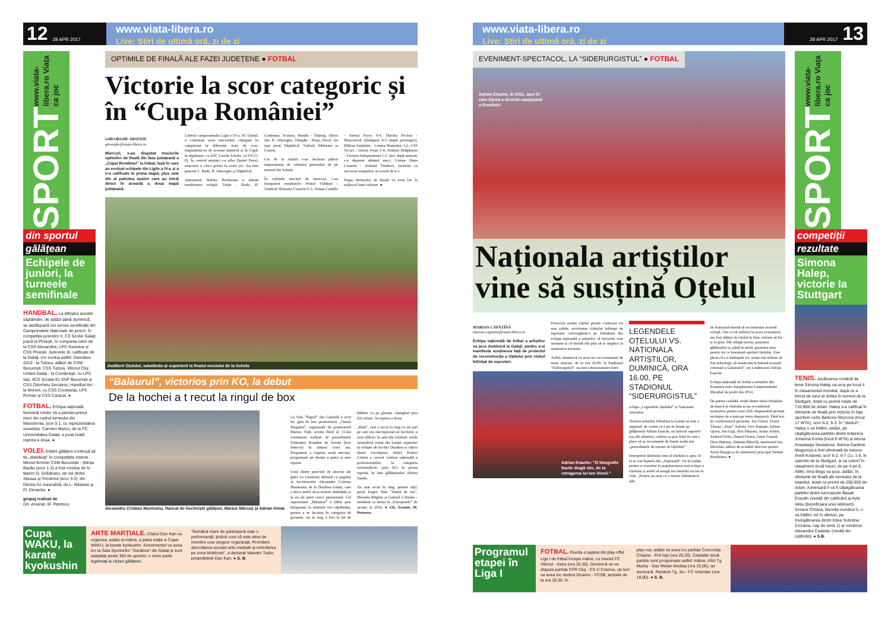12 28 APR 2017
www.viata-libera.ro
Live: Știri de ultimă oră, zi de zi
SPORT www.viata-libera.ro Viața ca joc
din sportul
gălățean
Echipele de juniori, la turneele semifinale
HANDBAL. La sfârșitul acestei săptămâni, de astăzi până duminică, se desfășoară noi turnee semifinale din Campionatele Naționale de juniori. În competiția juniorilor II, CS Școlar Galați joacă la Ploiești, în compania celor de la CSS Alexandria, LPS Suceava și CSS Ploiești. Juniorele III, calificate de la Galați, vor evolua astfel: Danubius 2010 - la Tulcea, alături de CSM București, CSS Tulcea, Viitorul Cluj; United Galați - la Comănești, cu LPS Iași, ACS Școala 81 SSP București și CSS Odorheiu Secuiesc; Handbal Art - la Moreni, cu CSS Constanța, LPS Roman și CSS Caracal. ●
FOTBAL. Echipa națională feminină Under 16 a pierdut primul meci din cadrul turneului din Macedonia, scor 0-1, cu reprezentativa Israelului. Carmen Marcu, de la FC Universitatea Galați, a jucat toată repriza a doua. ●
VOLEI. Arbitrii gălățeni continuă să fie „distribuiți” în competițiile interne. Meciul feminin CSM București - Știința Bacău (scor 1-3) a fost condus de N. Marin/ G. Grădinaru, iar cel dintre Steaua și Tricolorul (scor 3-2), din Divizia A1 masculină, de L. Năstase și Fl. Dimache. ●
grupaj realizat de
Gh. Arsenie, M. Petrescu
OPTIMILE DE FINALĂ ALE FAZEI JUDEȚENE ● FOTBAL
Victorie la scor categoric și în “Cupa României”
GHEORGHE ARSENIE
gheorghe@viata-libera.ro
Miercuri, s-au disputat meciurile optimilor de finală din faza județeană a „Cupei României” la fotbal, fază în care au evoluat echipele din Ligile a IV-a și a V-a calificate în prima etapă, plus cele din al patrulea eșalon care au intrat direct în această a doua etapă județeană.
Liderul campionatului Ligii a IV-a, SC Oțelul, a continuat seria meciurilor câștigate în campionat la diferențe mari de scor, impunându-se de aceeași manieră și în Cupă, în deplasare, cu ASC Lascăr Schela, cu 8-0 (5-0). În centrul atenției s-a aflat Daniel Pavel, marcator a cinci goluri în acest joc. Au mai punctat L. Radu, R. Gheorghe și Năpârlică.
Antrenorul Stelian Bordieanu a aliniat următoarea echipă: Tofan - Radu, R. Codreanu, Scutaru, Manău - Dajbog, Silviu Ilie, R. Gheorghe, Tâmpău - Perju, Pavel. Au mai jucat Năpârlică, Tudosă, Păduraru și Ciurea.
Cei de la Oțelul s-au declarat plăcut impresionați de calitatea gazonului de pe terenul din Schela.
În celelalte meciuri de miercuri, s-au înregistrat rezultatele: Prutul Vlădești - Zimbrul Slobozia Conachi 0-2, Voința Cudalbi - Siretul Piscu 0-4, Flacăra Pechea - Muncitorul Ghidigeni 4-3 (după prelungiri), Mălina Smârdan - Unirea Braniștea 1-2, CSS Tecuci - Gloria Ivești 1-4, Avântul Drăgănești - Victoria Independența 1-2. Ieri, după-amiază, s-a disputat ultimul meci, Unirea Hanu Conachi - Avântul Vânători, încheiat cu succesul oaspeților, la scorul de 6-1.
Etapa sferturilor de finală va avea loc la mijlocul lunii viitoare. ●
Jucătorii Oțelului, salutându-și suporterii la finalul meciului de la Schela
“Balaurul”, victorios prin KO, la debut
De la hochei a t recut la ringul de box
Alexandru Cristian Munteanu, flancat de hocheiștii gălățeni, Marius Mărcuș și Adrian Irimia
La Sala ”Rapid” din Capitală a avut loc gala de box profesionist „Titanii Ringului”, organizată de promotorul Marius Niță, acesta fiind al 11-lea eveniment realizat de președintele Federației Române de Savate (box francez) în ultimii cinci ani. Programul a cuprins nouă meciuri, programate pe durata a patru și șase reprize.
Unul dintre punctele de atracție ale galei l-a constituit debutul ca pugilist al hocheistului Alexandru Cristian Munteanu, de la Dunărea Galați, care a decis astfel să-și testeze abilitățile și la un alt sport care-l pasionează. Cel supranumit „Balaurul” a slăbit șase kilograme în ultimele trei săptămâni, pentru a se încadra în categoria de greutate, iar în ring a fost la fel de bătăios ca pe gheață, câștigând prin KO tehnic, în repriza a doua.
„Bala”, care a urcat în ring cu un șort pe care era inscripționat un hocheist, a avut alături, în sala din Giulești, mulți susținători veniți din Galați, suporteri ai echipei de hochei Dunărea și câțiva dintre coechipieri. Altfel, Robert Cristea a cucerit centura națională a profesioniștilor, la categoria semimijlocie, prin KO în prima repriză, în fața gălățeanului Adrian Sandu.
Au mai urcat în ring, printre alții, greul Eugen Stan "Inimă de leu", Mustafa Bilghin și Gabriel Cobzaru - medaliat cu bronz la „Europenele” de savate, în 2016. ● Gh. Arsenie, M. Petrescu
Cupa WAKU, la karate kyokushin
ARTE MARȚIALE. Clubul Dao Kan va organiza, astăzi și mâine, a patra ediție a Cupei WAKU, la karate kyokushin. Evenimentul va avea loc la Sala Sporturilor "Dunărea" din Galați și sunt așteptați peste 350 de sportivi, o mare parte legitimați la clubul gălățean.
"Numărul mare de participanți este o performanță, ținând cont că este atins de membrii unei singure organizații. Promitem dezvoltarea acestei arte marțiale și extinderea pe zona Moldovei", a declarat Valentin Tudor, președintele Dao Kan. ● S. B.
www.viata-libera.ro
Live: Știri de ultimă oră, zi de zi
28 APR 2017 13
EVENIMENT-SPECTACOL, LA “SIDERURGISTUL” ● FOTBAL
Adrian Enache, în 2011, anul în care Oțelul a devenit campioană a României
Naționala artiștilor vine să susțină Oțelul
MARIAN CĂPĂȚÎNĂ
marian.capatina@viata-libera.ro
Echipa națională de fotbal a artiștilor va juca duminică la Galați, pentru a-și manifesta susținerea față de proiectul de reconstrucție a Oțelului prin clubul înființat de suporteri.
Proiectul noului Oțelul prinde contururi tot mai solide, activitatea clubului înființat de suporteri convingându-i pe fotbaliștii din echipa națională a artiștilor că lucrurile sunt serioase și că merită din plin să se implice în susținerea acestuia.
Astfel, duminică va avea loc un eveniment de mare atracție, de la ora 16.00, la Stadionul "Siderurgistul": un meci demonstrativ între
Adrian Enache: "O fotografie foarte dragă mie, de la retragerea lui Ion Viorel."
LEGENDELE OȚELULUI VS. NAȚIONALA ARTIȘTILOR, DUMINICĂ, ORA 16.00, PE STADIONUL “SIDERURGISTUL”
echipa „Legendele Oțelului” și Naționala Artiștilor.
Venirea artiștilor fotbaliști la Galați nu este o surpriză, de vreme ce-l are în frunte pe gălățeanul Adrian Enache, un înfocat suporter roș-alb-albastru, celebru și prin felul în care-i place să se recomande de foarte mulți ani: „președintele de onoare al Oțelului”.
Interpretul ultimului imn al Oțelului a spus că el și coechipierii din „Națională” vin la Galați pentru a contribui la popularizarea noii echipe a Oțelului și astfel să atragă noi membri socios în club. „Pentru un oraș cu o istorie fotbalistică atât
de frumoasă merită să reconstruim această echipă. Vin cu tot sufletul la acest eveniment, am fost alături de Oțelul la bine, trebuie să fiu și la greu. Mă obligă istoria, pasiunea gălățenilor și, până la urmă, pasiunea mea pentru tot ce înseamnă spiritul Oțelului. Este păcat că s-a întâmplat tot, acum toți trebuie să fim arheologi, să readucem la lumină această comoară a Galațiului”, ne-a mărturisit Adrian Enache.
Echipa națională de fotbal a artiștilor din România este câștigătoarea Campionatului Mondial de profil din 2014.
De partea cealaltă, mulți dintre foștii fotbaliști de marcă ai Oțelului și-au reconfirmat susținerea pentru noul club, răspunzând prompt invitației de a intra pe teren duminică. Până ieri își confirmaseră prezența: Ion Viorel, Viorel Tănase, „Puiu” Antohi, Vivi Stamate, Adrian Oprea, Ion Gigi, Alin Pânzaru, Iulian Arhire, Tudorel Pelin, Daniel Florea, Sorin Frunză, Doru Balmuș, Damian Băncilă, antrenorul Ion Morohai, alături de actualul director sportiv Sorin Haraga și de antrenorul principal Stelian Bordieanu. ●
SPORT www.viata-libera.ro Viața ca joc
competiții
rezultate
Simona Halep, victorie la Stuttgart
TENIS. Jucătoarea română de tenis Simona Halep va urca pe locul 4 în clasamentul mondial, după ce a trecut de turul al doilea în turneul de la Stuttgart, dotat cu premii totale de 710.900 de dolari. Halep s-a calificat în sferturile de finală prin victoria în fața sportivei cehe Barbora Strycova (locul 17 WTA), scor 6-2, 6-3. În "sferturi", Halep o va întâlni, astăzi, pe câștigătoarea partidei dintre britanica Johanna Konta (locul 6 WTA) și letona Anastasija Sevastova. Iberica Garbine Muguruza a fost eliminată de estona Anett Kotaveit, scor 6-2, 6-7 (1), 1-6, în optimile de la Stuttgart, și va coborî în clasament două locuri, de pe 4 pe 6. Altfel, Irina Begu va juca, astăzi, în sferturile de finală ale turneului de la Istanbul, dotat cu premii de 250.000 de dolari. Adversară îi va fi câștigătoarea partidei dintre turcoaicele Basak Eraydin (venită din calificări) și Ayla Aksu (beneficiara unui wildcard). Sorana Cîrstea, favorita numărul 5, o va întâlni, tot în sferturi, pe învingătoarea dintre Elina Svitolina (Ucraina, cap de serie 1) și românca Alexandra Cadanțu (venită din calificări). ● S.B.
Programul etapei în Liga I
FOTBAL. Runda a șaptea din play-offul Ligii I de fotbal începe mâine, cu meciul FC Viitorul - Astra (ora 20,30). Duminică se va disputa partida CFR Cluj - CS U Craiova, iar luni va avea loc derbiul Dinamo - FCSB, ambele de la ora 20,30. În
play-out, astăzi va avea loc partida Concordia Chiajna - Poli Iași (ora 20,30). Celelalte două partide sunt programate astfel: mâine, ASA Tg. Mureș - Gaz Metan Mediaș (ora 15,00), iar duminică, Pandurii Tg. Jiu - FC Voluntari (ora 18,00). ● S. B.